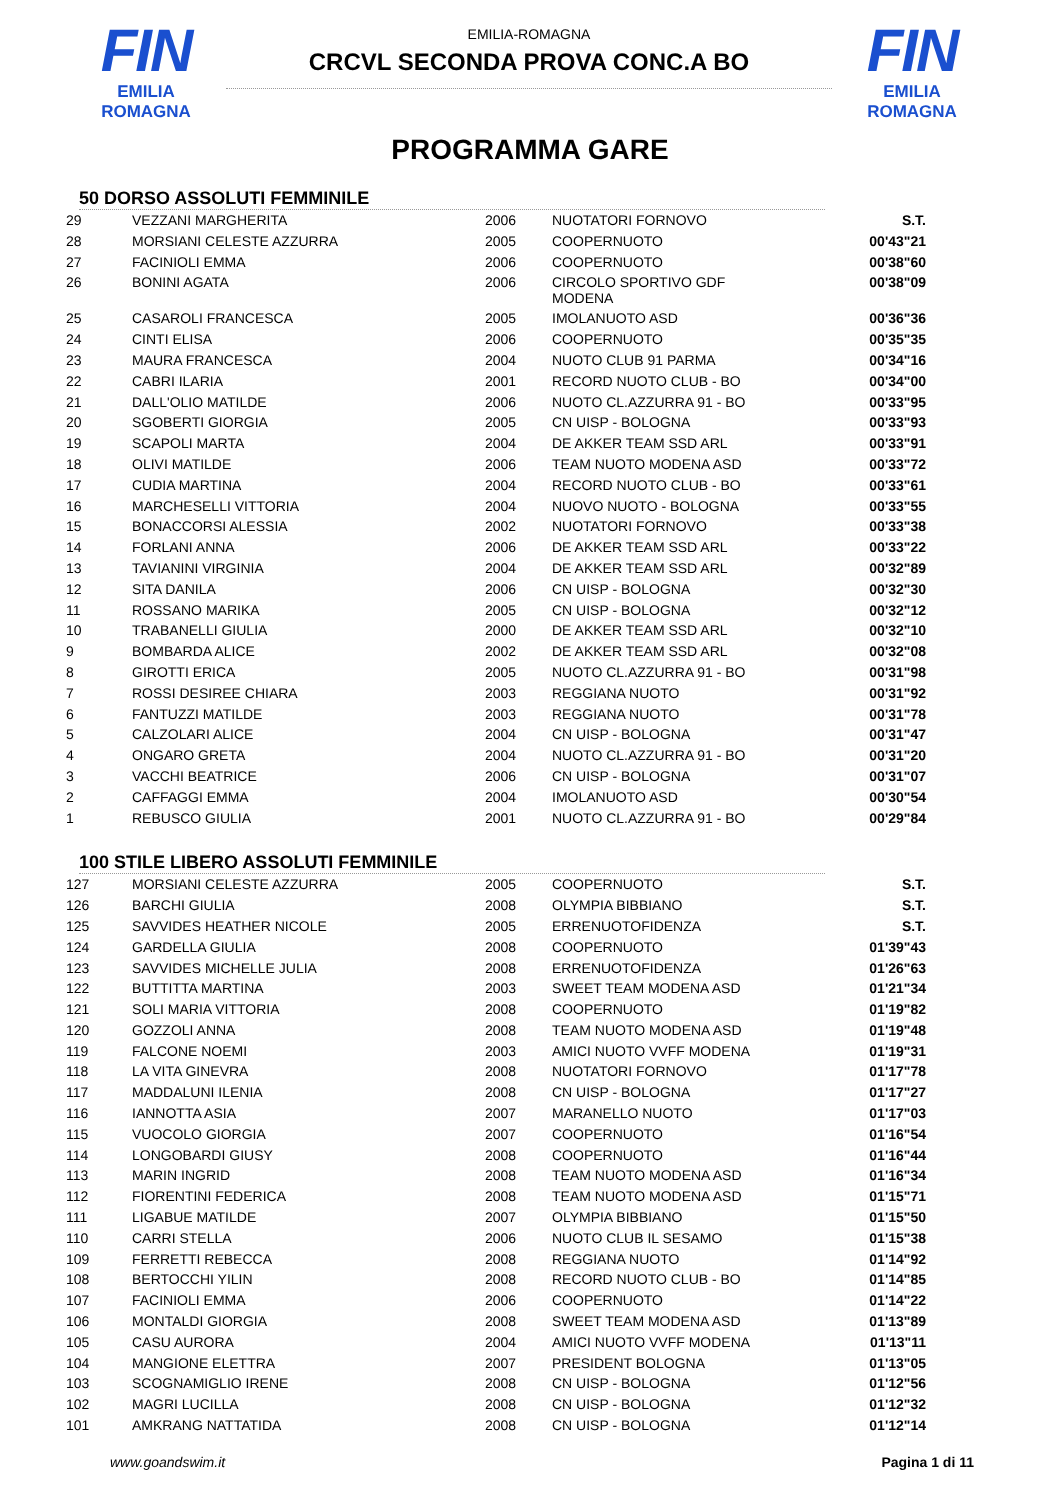FIN
EMILIA ROMAGNA
EMILIA-ROMAGNA
CRCVL SECONDA PROVA CONC.A BO
FIN
EMILIA ROMAGNA
PROGRAMMA GARE
50 DORSO ASSOLUTI FEMMINILE
| 29 | VEZZANI MARGHERITA | 2006 | NUOTATORI FORNOVO | S.T. |
| 28 | MORSIANI CELESTE AZZURRA | 2005 | COOPERNUOTO | 00'43"21 |
| 27 | FACINIOLI EMMA | 2006 | COOPERNUOTO | 00'38"60 |
| 26 | BONINI AGATA | 2006 | CIRCOLO SPORTIVO GDF MODENA | 00'38"09 |
| 25 | CASAROLI FRANCESCA | 2005 | IMOLANUOTO ASD | 00'36"36 |
| 24 | CINTI ELISA | 2006 | COOPERNUOTO | 00'35"35 |
| 23 | MAURA FRANCESCA | 2004 | NUOTO CLUB 91 PARMA | 00'34"16 |
| 22 | CABRI ILARIA | 2001 | RECORD NUOTO CLUB - BO | 00'34"00 |
| 21 | DALL'OLIO MATILDE | 2006 | NUOTO CL.AZZURRA 91 - BO | 00'33"95 |
| 20 | SGOBERTI GIORGIA | 2005 | CN UISP - BOLOGNA | 00'33"93 |
| 19 | SCAPOLI MARTA | 2004 | DE AKKER TEAM SSD ARL | 00'33"91 |
| 18 | OLIVI MATILDE | 2006 | TEAM NUOTO MODENA ASD | 00'33"72 |
| 17 | CUDIA MARTINA | 2004 | RECORD NUOTO CLUB - BO | 00'33"61 |
| 16 | MARCHESELLI VITTORIA | 2004 | NUOVO NUOTO - BOLOGNA | 00'33"55 |
| 15 | BONACCORSI ALESSIA | 2002 | NUOTATORI FORNOVO | 00'33"38 |
| 14 | FORLANI ANNA | 2006 | DE AKKER TEAM SSD ARL | 00'33"22 |
| 13 | TAVIANINI VIRGINIA | 2004 | DE AKKER TEAM SSD ARL | 00'32"89 |
| 12 | SITA DANILA | 2006 | CN UISP - BOLOGNA | 00'32"30 |
| 11 | ROSSANO MARIKA | 2005 | CN UISP - BOLOGNA | 00'32"12 |
| 10 | TRABANELLI GIULIA | 2000 | DE AKKER TEAM SSD ARL | 00'32"10 |
| 9 | BOMBARDA ALICE | 2002 | DE AKKER TEAM SSD ARL | 00'32"08 |
| 8 | GIROTTI ERICA | 2005 | NUOTO CL.AZZURRA 91 - BO | 00'31"98 |
| 7 | ROSSI DESIREE CHIARA | 2003 | REGGIANA NUOTO | 00'31"92 |
| 6 | FANTUZZI MATILDE | 2003 | REGGIANA NUOTO | 00'31"78 |
| 5 | CALZOLARI ALICE | 2004 | CN UISP - BOLOGNA | 00'31"47 |
| 4 | ONGARO GRETA | 2004 | NUOTO CL.AZZURRA 91 - BO | 00'31"20 |
| 3 | VACCHI BEATRICE | 2006 | CN UISP - BOLOGNA | 00'31"07 |
| 2 | CAFFAGGI EMMA | 2004 | IMOLANUOTO ASD | 00'30"54 |
| 1 | REBUSCO GIULIA | 2001 | NUOTO CL.AZZURRA 91 - BO | 00'29"84 |
100 STILE LIBERO ASSOLUTI FEMMINILE
| 127 | MORSIANI CELESTE AZZURRA | 2005 | COOPERNUOTO | S.T. |
| 126 | BARCHI GIULIA | 2008 | OLYMPIA BIBBIANO | S.T. |
| 125 | SAVVIDES HEATHER NICOLE | 2005 | ERRENUOTOFIDENZA | S.T. |
| 124 | GARDELLA GIULIA | 2008 | COOPERNUOTO | 01'39"43 |
| 123 | SAVVIDES MICHELLE JULIA | 2008 | ERRENUOTOFIDENZA | 01'26"63 |
| 122 | BUTTITTA MARTINA | 2003 | SWEET TEAM MODENA ASD | 01'21"34 |
| 121 | SOLI MARIA VITTORIA | 2008 | COOPERNUOTO | 01'19"82 |
| 120 | GOZZOLI ANNA | 2008 | TEAM NUOTO MODENA ASD | 01'19"48 |
| 119 | FALCONE NOEMI | 2003 | AMICI NUOTO VVFF MODENA | 01'19"31 |
| 118 | LA VITA GINEVRA | 2008 | NUOTATORI FORNOVO | 01'17"78 |
| 117 | MADDALUNI ILENIA | 2008 | CN UISP - BOLOGNA | 01'17"27 |
| 116 | IANNOTTA ASIA | 2007 | MARANELLO NUOTO | 01'17"03 |
| 115 | VUOCOLO GIORGIA | 2007 | COOPERNUOTO | 01'16"54 |
| 114 | LONGOBARDI GIUSY | 2008 | COOPERNUOTO | 01'16"44 |
| 113 | MARIN INGRID | 2008 | TEAM NUOTO MODENA ASD | 01'16"34 |
| 112 | FIORENTINI FEDERICA | 2008 | TEAM NUOTO MODENA ASD | 01'15"71 |
| 111 | LIGABUE MATILDE | 2007 | OLYMPIA BIBBIANO | 01'15"50 |
| 110 | CARRI STELLA | 2006 | NUOTO CLUB IL SESAMO | 01'15"38 |
| 109 | FERRETTI REBECCA | 2008 | REGGIANA NUOTO | 01'14"92 |
| 108 | BERTOCCHI YILIN | 2008 | RECORD NUOTO CLUB - BO | 01'14"85 |
| 107 | FACINIOLI EMMA | 2006 | COOPERNUOTO | 01'14"22 |
| 106 | MONTALDI GIORGIA | 2008 | SWEET TEAM MODENA ASD | 01'13"89 |
| 105 | CASU AURORA | 2004 | AMICI NUOTO VVFF MODENA | 01'13"11 |
| 104 | MANGIONE ELETTRA | 2007 | PRESIDENT BOLOGNA | 01'13"05 |
| 103 | SCOGNAMIGLIO IRENE | 2008 | CN UISP - BOLOGNA | 01'12"56 |
| 102 | MAGRI LUCILLA | 2008 | CN UISP - BOLOGNA | 01'12"32 |
| 101 | AMKRANG NATTATIDA | 2008 | CN UISP - BOLOGNA | 01'12"14 |
www.goandswim.it Pagina 1 di 11